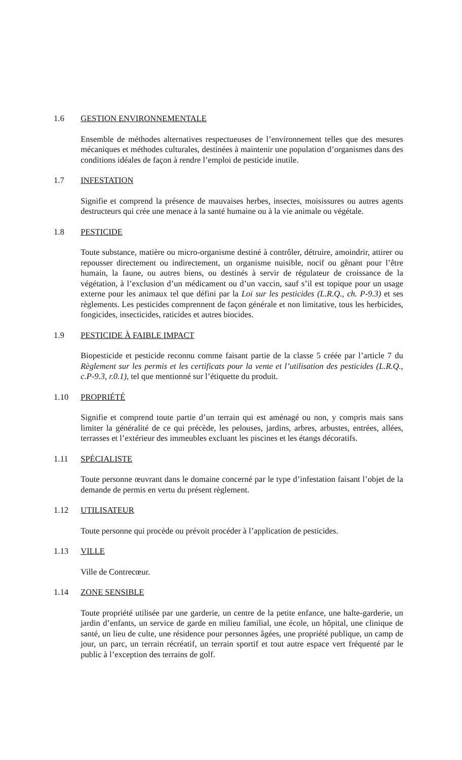1.6 GESTION ENVIRONNEMENTALE
Ensemble de méthodes alternatives respectueuses de l’environnement telles que des mesures mécaniques et méthodes culturales, destinées à maintenir une population d’organismes dans des conditions idéales de façon à rendre l’emploi de pesticide inutile.
1.7 INFESTATION
Signifie et comprend la présence de mauvaises herbes, insectes, moisissures ou autres agents destructeurs qui crée une menace à la santé humaine ou à la vie animale ou végétale.
1.8 PESTICIDE
Toute substance, matière ou micro-organisme destiné à contrôler, détruire, amoindrir, attirer ou repousser directement ou indirectement, un organisme nuisible, nocif ou gênant pour l’être humain, la faune, ou autres biens, ou destinés à servir de régulateur de croissance de la végétation, à l’exclusion d’un médicament ou d’un vaccin, sauf s’il est topique pour un usage externe pour les animaux tel que défini par la Loi sur les pesticides (L.R.Q., ch. P-9.3) et ses règlements. Les pesticides comprennent de façon générale et non limitative, tous les herbicides, fongicides, insecticides, raticides et autres biocides.
1.9 PESTICIDE À FAIBLE IMPACT
Biopesticide et pesticide reconnu comme faisant partie de la classe 5 créée par l’article 7 du Règlement sur les permis et les certificats pour la vente et l’utilisation des pesticides (L.R.Q., c.P-9.3, r.0.1), tel que mentionné sur l’étiquette du produit.
1.10 PROPRIÉTÉ
Signifie et comprend toute partie d’un terrain qui est aménagé ou non, y compris mais sans limiter la généralité de ce qui précède, les pelouses, jardins, arbres, arbustes, entrées, allées, terrasses et l’extérieur des immeubles excluant les piscines et les étangs décoratifs.
1.11 SPÉCIALISTE
Toute personne œuvrant dans le domaine concerné par le type d’infestation faisant l’objet de la demande de permis en vertu du présent règlement.
1.12 UTILISATEUR
Toute personne qui procède ou prévoit procéder à l’application de pesticides.
1.13 VILLE
Ville de Contrecœur.
1.14 ZONE SENSIBLE
Toute propriété utilisée par une garderie, un centre de la petite enfance, une halte-garderie, un jardin d’enfants, un service de garde en milieu familial, une école, un hôpital, une clinique de santé, un lieu de culte, une résidence pour personnes âgées, une propriété publique, un camp de jour, un parc, un terrain récréatif, un terrain sportif et tout autre espace vert fréquenté par le public à l’exception des terrains de golf.